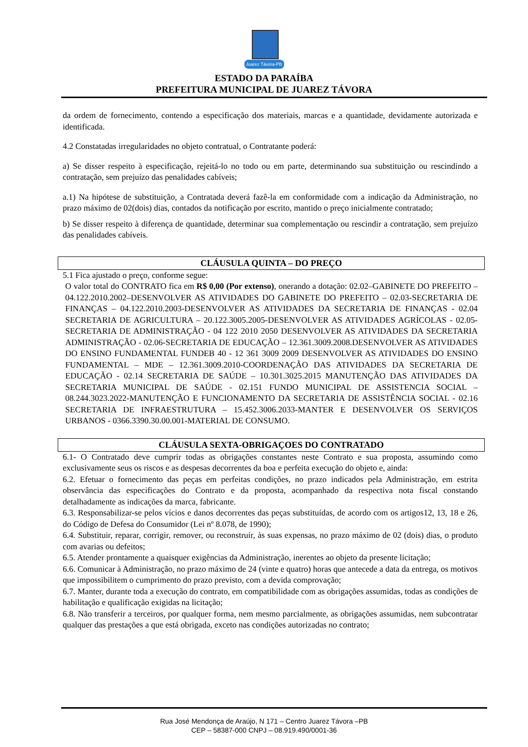Juarez Távora-PB
ESTADO DA PARAÍBA
PREFEITURA MUNICIPAL DE JUAREZ TÁVORA
da ordem de fornecimento, contendo a especificação dos materiais, marcas e a quantidade, devidamente autorizada e identificada.
4.2 Constatadas irregularidades no objeto contratual, o Contratante poderá:
a) Se disser respeito à especificação, rejeitá-lo no todo ou em parte, determinando sua substituição ou rescindindo a contratação, sem prejuízo das penalidades cabíveis;
a.1) Na hipótese de substituição, a Contratada deverá fazê-la em conformidade com a indicação da Administração, no prazo máximo de 02(dois) dias, contados da notificação por escrito, mantido o preço inicialmente contratado;
b) Se disser respeito à diferença de quantidade, determinar sua complementação ou rescindir a contratação, sem prejuízo das penalidades cabíveis.
CLÁUSULA QUINTA – DO PREÇO
5.1 Fica ajustado o preço, conforme segue:
O valor total do CONTRATO fica em R$ 0,00 (Por extenso), onerando a dotação: 02.02–GABINETE DO PREFEITO – 04.122.2010.2002–DESENVOLVER AS ATIVIDADES DO GABINETE DO PREFEITO – 02.03-SECRETARIA DE FINANÇAS – 04.122.2010.2003-DESENVOLVER AS ATIVIDADES DA SECRETARIA DE FINANÇAS - 02.04 SECRETARIA DE AGRICULTURA – 20.122.3005.2005-DESENVOLVER AS ATIVIDADES AGRÍCOLAS - 02.05-SECRETARIA DE ADMINISTRAÇÃO - 04 122 2010 2050 DESENVOLVER AS ATIVIDADES DA SECRETARIA ADMINISTRAÇÃO - 02.06-SECRETARIA DE EDUCAÇÃO – 12.361.3009.2008.DESENVOLVER AS ATIVIDADES DO ENSINO FUNDAMENTAL FUNDEB 40 - 12 361 3009 2009 DESENVOLVER AS ATIVIDADES DO ENSINO FUNDAMENTAL – MDE – 12.361.3009.2010-COORDENAÇÃO DAS ATIVIDADES DA SECRETARIA DE EDUCAÇÃO - 02.14 SECRETARIA DE SAÚDE – 10.301.3025.2015 MANUTENÇÃO DAS ATIVIDADES DA SECRETARIA MUNICIPAL DE SAÚDE - 02.151 FUNDO MUNICIPAL DE ASSISTENCIA SOCIAL – 08.244.3023.2022-MANUTENÇÃO E FUNCIONAMENTO DA SECRETARIA DE ASSISTÊNCIA SOCIAL - 02.16 SECRETARIA DE INFRAESTRUTURA – 15.452.3006.2033-MANTER E DESENVOLVER OS SERVIÇOS URBANOS - 0366.3390.30.00.001-MATERIAL DE CONSUMO.
CLÁUSULA SEXTA-OBRIGAÇOES DO CONTRATADO
6.1- O Contratado deve cumprir todas as obrigações constantes neste Contrato e sua proposta, assumindo como exclusivamente seus os riscos e as despesas decorrentes da boa e perfeita execução do objeto e, ainda:
6.2. Efetuar o fornecimento das peças em perfeitas condições, no prazo indicados pela Administração, em estrita observância das especificações do Contrato e da proposta, acompanhado da respectiva nota fiscal constando detalhadamente as indicações da marca, fabricante.
6.3. Responsabilizar-se pelos vícios e danos decorrentes das peças substituídas, de acordo com os artigos12, 13, 18 e 26, do Código de Defesa do Consumidor (Lei nº 8.078, de 1990);
6.4. Substituir, reparar, corrigir, remover, ou reconstruir, às suas expensas, no prazo máximo de 02 (dois) dias, o produto com avarias ou defeitos;
6.5. Atender prontamente a quaisquer exigências da Administração, inerentes ao objeto da presente licitação;
6.6. Comunicar à Administração, no prazo máximo de 24 (vinte e quatro) horas que antecede a data da entrega, os motivos que impossibilitem o cumprimento do prazo previsto, com a devida comprovação;
6.7. Manter, durante toda a execução do contrato, em compatibilidade com as obrigações assumidas, todas as condições de habilitação e qualificação exigidas na licitação;
6.8. Não transferir a terceiros, por qualquer forma, nem mesmo parcialmente, as obrigações assumidas, nem subcontratar qualquer das prestações a que está obrigada, exceto nas condições autorizadas no contrato;
Rua José Mendonça de Araújo, N 171 – Centro Juarez Távora –PB
CEP – 58387-000 CNPJ – 08.919.490/0001-36